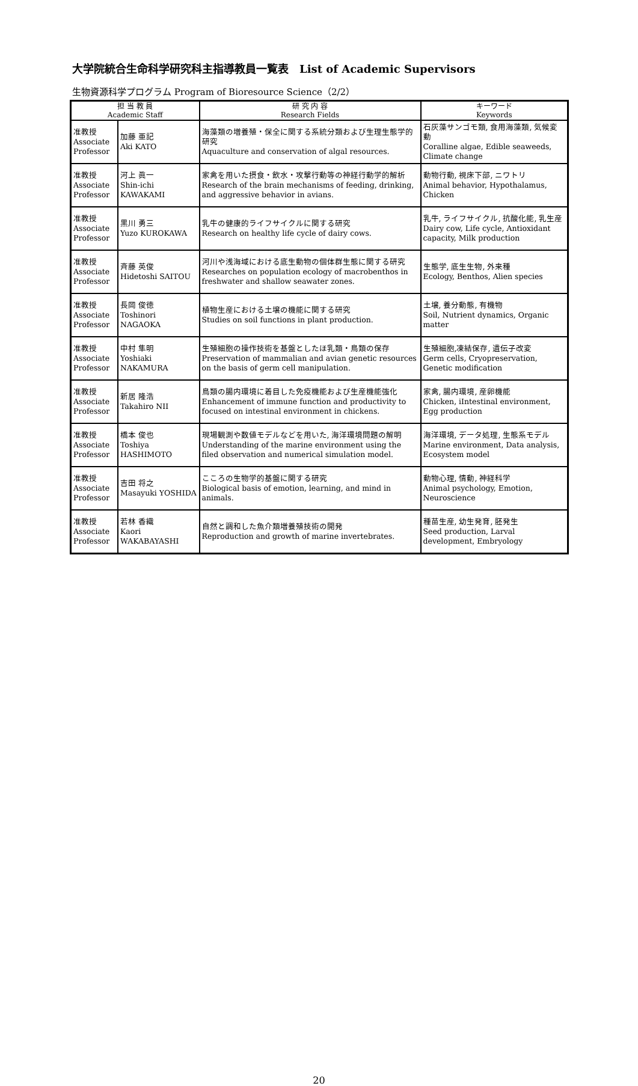大学院統合生命科学研究科主指導教員一覧表　List of Academic Supervisors
生物資源科学プログラム Program of Bioresource Science（2/2）
| 担 当 教 員 Academic Staff | | 研 究 内 容 Research Fields | キーワード Keywords |
| --- | --- | --- | --- |
| 准教授 Associate Professor | 加藤 亜記 Aki KATO | 海藻類の増養殖・保全に関する系統分類および生理生態学的研究 Aquaculture and conservation of algal resources. | 石灰藻サンゴモ類, 食用海藻類, 気候変動 Coralline algae, Edible seaweeds, Climate change |
| 准教授 Associate Professor | 河上 眞一 Shin-ichi KAWAKAMI | 家禽を用いた摂食・飲水・攻撃行動等の神経行動学的解析 Research of the brain mechanisms of feeding, drinking, and aggressive behavior in avians. | 動物行動, 視床下部, ニワトリ Animal behavior, Hypothalamus, Chicken |
| 准教授 Associate Professor | 黒川 勇三 Yuzo KUROKAWA | 乳牛の健康的ライフサイクルに関する研究 Research on healthy life cycle of dairy cows. | 乳牛, ライフサイクル, 抗酸化能, 乳生産 Dairy cow, Life cycle, Antioxidant capacity, Milk production |
| 准教授 Associate Professor | 斉藤 英俊 Hidetoshi SAITOU | 河川や浅海域における底生動物の個体群生態に関する研究 Researches on population ecology of macrobenthos in freshwater and shallow seawater zones. | 生態学, 底生生物, 外来種 Ecology, Benthos, Alien species |
| 准教授 Associate Professor | 長岡 俊徳 Toshinori NAGAOKA | 植物生産における土壌の機能に関する研究 Studies on soil functions in plant production. | 土壌, 養分動態, 有機物 Soil, Nutrient dynamics, Organic matter |
| 准教授 Associate Professor | 中村 隼明 Yoshiaki NAKAMURA | 生殖細胞の操作技術を基盤としたほ乳類・鳥類の保存 Preservation of mammalian and avian genetic resources on the basis of germ cell manipulation. | 生殖細胞,凍結保存, 遺伝子改変 Germ cells, Cryopreservation, Genetic modification |
| 准教授 Associate Professor | 新居 隆浩 Takahiro NII | 鳥類の腸内環境に着目した免疫機能および生産機能強化 Enhancement of immune function and productivity to focused on intestinal environment in chickens. | 家禽, 腸内環境, 産卵機能 Chicken, iIntestinal environment, Egg production |
| 准教授 Associate Professor | 橋本 俊也 Toshiya HASHIMOTO | 現場観測や数値モデルなどを用いた, 海洋環境問題の解明 Understanding of the marine environment using the filed observation and numerical simulation model. | 海洋環境, データ処理, 生態系モデル Marine environment, Data analysis, Ecosystem model |
| 准教授 Associate Professor | 吉田 将之 Masayuki YOSHIDA | こころの生物学的基盤に関する研究 Biological basis of emotion, learning, and mind in animals. | 動物心理, 情動, 神経科学 Animal psychology, Emotion, Neuroscience |
| 准教授 Associate Professor | 若林 香織 Kaori WAKABAYASHI | 自然と調和した魚介類増養殖技術の開発 Reproduction and growth of marine invertebrates. | 種苗生産, 幼生発育, 胚発生 Seed production, Larval development, Embryology |
20